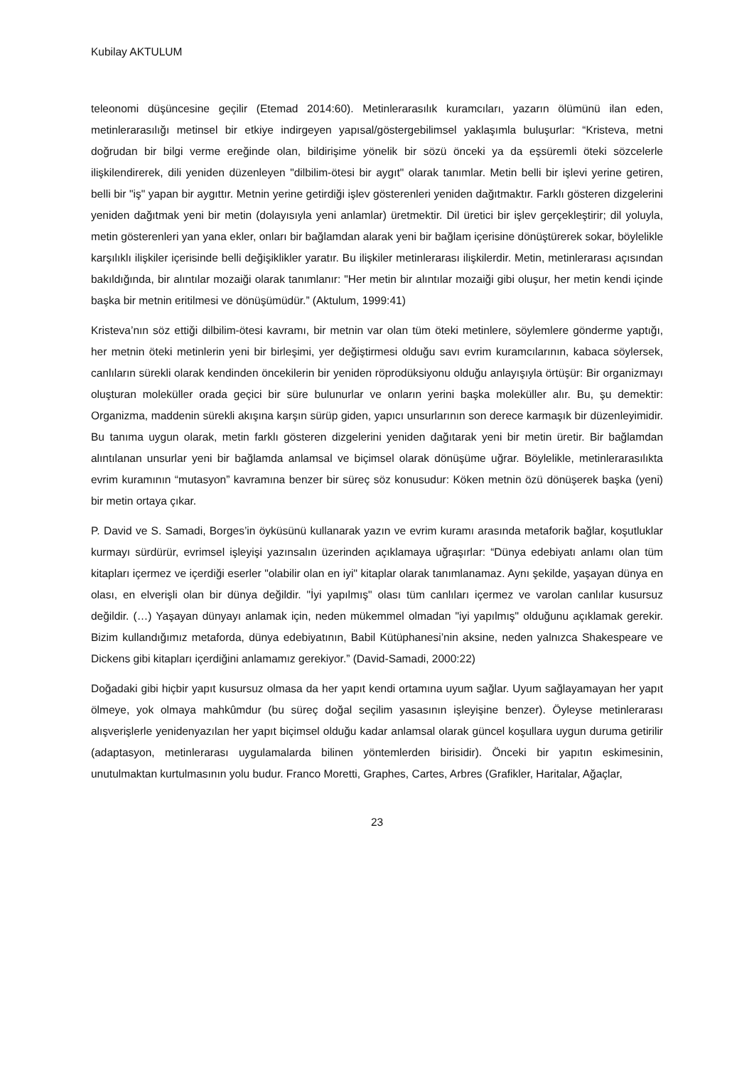Kubilay AKTULUM
teleonomi düşüncesine geçilir (Etemad 2014:60). Metinlerarasılık kuramcıları, yazarın ölümünü ilan eden, metinlerarasılığı metinsel bir etkiye indirgeyen yapısal/göstergebilimsel yaklaşımla buluşurlar: “Kristeva, metni doğrudan bir bilgi verme ereğinde olan, bildirişime yönelik bir sözü önceki ya da eşsüremli öteki sözcelerle ilişkilendirerek, dili yeniden düzenleyen "dilbilim-ötesi bir aygıt" olarak tanımlar. Metin belli bir işlevi yerine getiren, belli bir "iş" yapan bir aygıttır. Metnin yerine getirdiği işlev gösterenleri yeniden dağıtmaktır. Farklı gösteren dizgelerini yeniden dağıtmak yeni bir metin (dolayısıyla yeni anlamlar) üretmektir. Dil üretici bir işlev gerçekleştirir; dil yoluyla, metin gösterenleri yan yana ekler, onları bir bağlamdan alarak yeni bir bağlam içerisine dönüştürerek sokar, böylelikle karşılıklı ilişkiler içerisinde belli değişiklikler yaratır. Bu ilişkiler metinlerarası ilişkilerdir. Metin, metinlerarası açısından bakıldığında, bir alıntılar mozaiği olarak tanımlanır: "Her metin bir alıntılar mozaiği gibi oluşur, her metin kendi içinde başka bir metnin eritilmesi ve dönüşümüdür.” (Aktulum, 1999:41)
Kristeva’nın söz ettiği dilbilim-ötesi kavramı, bir metnin var olan tüm öteki metinlere, söylemlere gönderme yaptığı, her metnin öteki metinlerin yeni bir birleşimi, yer değiştirmesi olduğu savı evrim kuramcılarının, kabaca söylersek, canlıların sürekli olarak kendinden öncekilerin bir yeniden röprodüksiyonu olduğu anlayışıyla örtüşür: Bir organizmayı oluşturan moleküller orada geçici bir süre bulunurlar ve onların yerini başka moleküller alır. Bu, şu demektir: Organizma, maddenin sürekli akışına karşın sürüp giden, yapıcı unsurlarının son derece karmaşık bir düzenleyimidir. Bu tanıma uygun olarak, metin farklı gösteren dizgelerini yeniden dağıtarak yeni bir metin üretir. Bir bağlamdan alıntılanan unsurlar yeni bir bağlamda anlamsal ve biçimsel olarak dönüşüme uğrar. Böylelikle, metinlerarasılıkta evrim kuramının “mutasyon” kavramına benzer bir süreç söz konusudur: Köken metnin özü dönüşerek başka (yeni) bir metin ortaya çıkar.
P. David ve S. Samadi, Borges’in öyküsünü kullanarak yazın ve evrim kuramı arasında metaforik bağlar, koşutluklar kurmayı sürdürür, evrimsel işleyişi yazınsalın üzerinden açıklamaya uğraşırlar: “Dünya edebiyatı anlamı olan tüm kitapları içermez ve içerdiği eserler "olabilir olan en iyi" kitaplar olarak tanımlanamaz. Aynı şekilde, yaşayan dünya en olası, en elverişli olan bir dünya değildir. "İyi yapılmış" olası tüm canlıları içermez ve varolan canlılar kusursuz değildir. (…) Yaşayan dünyayı anlamak için, neden mükemmel olmadan "iyi yapılmış" olduğunu açıklamak gerekir. Bizim kullandığımız metaforda, dünya edebiyatının, Babil Kütüphanesi’nin aksine, neden yalnızca Shakespeare ve Dickens gibi kitapları içerdiğini anlamamız gerekiyor.” (David-Samadi, 2000:22)
Doğadaki gibi hiçbir yapıt kusursuz olmasa da her yapıt kendi ortamına uyum sağlar. Uyum sağlayamayan her yapıt ölmeye, yok olmaya mahkûmdur (bu süreç doğal seçilim yasasının işleyişine benzer). Öyleyse metinlerarası alışverişlerle yenidenyazılan her yapıt biçimsel olduğu kadar anlamsal olarak güncel koşullara uygun duruma getirilir (adaptasyon, metinlerarası uygulamalarda bilinen yöntemlerden birisidir). Önceki bir yapıtın eskimesinin, unutulmaktan kurtulmasının yolu budur. Franco Moretti, Graphes, Cartes, Arbres (Grafikler, Haritalar, Ağaçlar,
23